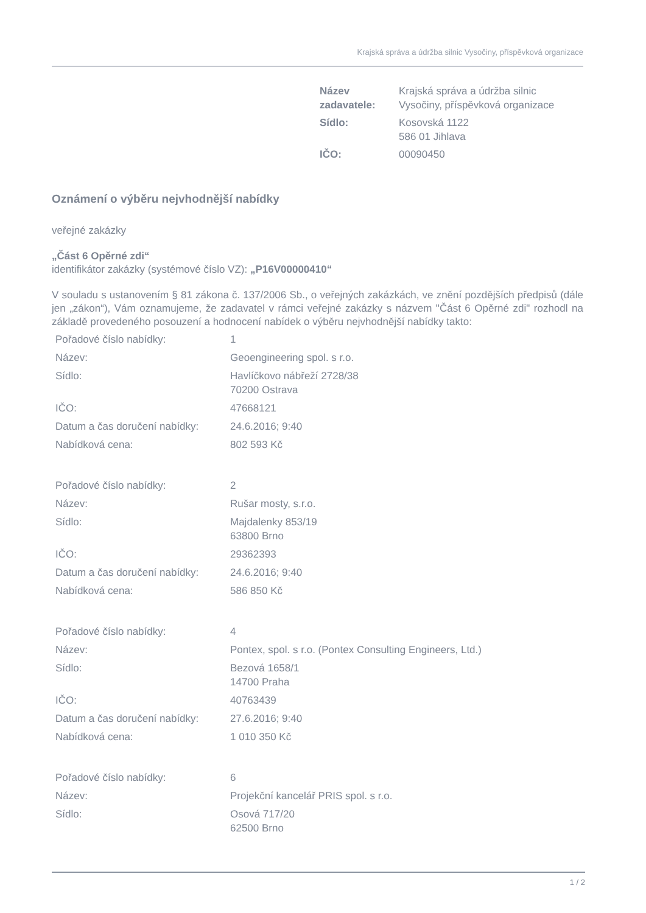Krajská správa a údržba silnic Vysočiny, příspěvková organizace
| Název zadavatele: | Krajská správa a údržba silnic Vysočiny, příspěvková organizace |
| Sídlo: | Kosovská 1122 586 01 Jihlava |
| IČO: | 00090450 |
Oznámení o výběru nejvhodnější nabídky
veřejné zakázky
„Část 6 Opěrné zdi“
identifikátor zakázky (systémové číslo VZ): „P16V00000410“
V souladu s ustanovením § 81 zákona č. 137/2006 Sb., o veřejných zakázkách, ve znění pozdějších předpisů (dále jen „zákon“), Vám oznamujeme, že zadavatel v rámci veřejné zakázky s názvem "Část 6 Opěrné zdi" rozhodl na základě provedeného posouzení a hodnocení nabídek o výběru nejvhodnější nabídky takto:
| Pořadové číslo nabídky: | 1 |
| Název: | Geoengineering spol. s r.o. |
| Sídlo: | Havlíčkovo nábřeží 2728/38 70200 Ostrava |
| IČO: | 47668121 |
| Datum a čas doručení nabídky: | 24.6.2016; 9:40 |
| Nabídková cena: | 802 593 Kč |
| Pořadové číslo nabídky: | 2 |
| Název: | Rušar mosty, s.r.o. |
| Sídlo: | Majdalenky 853/19 63800 Brno |
| IČO: | 29362393 |
| Datum a čas doručení nabídky: | 24.6.2016; 9:40 |
| Nabídková cena: | 586 850 Kč |
| Pořadové číslo nabídky: | 4 |
| Název: | Pontex, spol. s r.o. (Pontex Consulting Engineers, Ltd.) |
| Sídlo: | Bezová 1658/1 14700 Praha |
| IČO: | 40763439 |
| Datum a čas doručení nabídky: | 27.6.2016; 9:40 |
| Nabídková cena: | 1 010 350 Kč |
| Pořadové číslo nabídky: | 6 |
| Název: | Projekční kancelář PRIS spol. s r.o. |
| Sídlo: | Osová 717/20 62500 Brno |
1 / 2